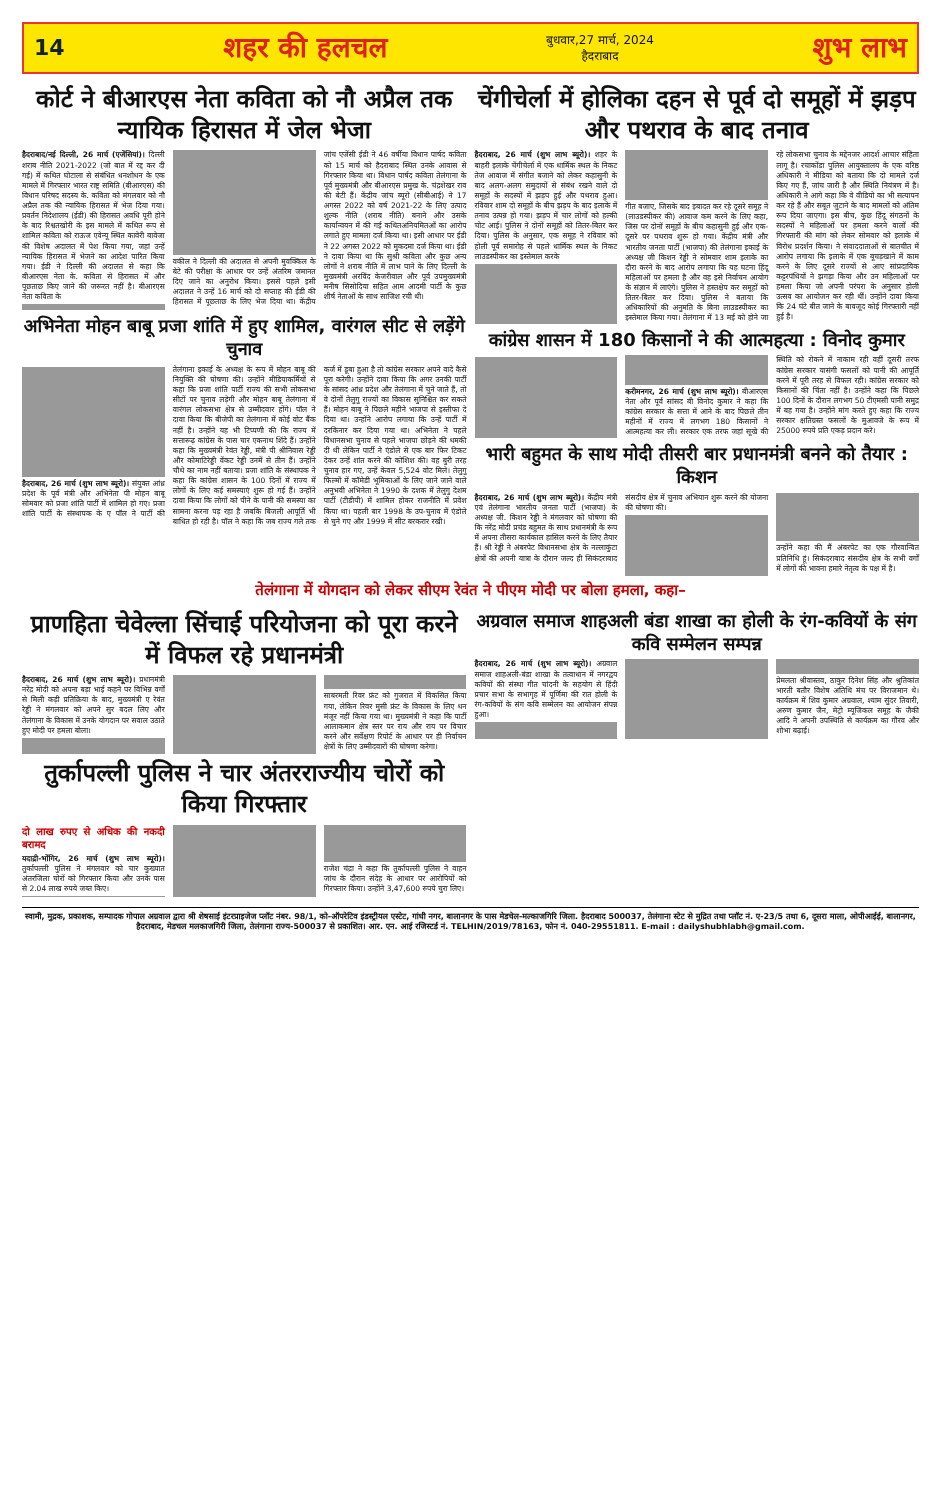14 शहर की हलचल बुधवार,27 मार्च, 2024
हैदराबाद शुभ लाभ
कोर्ट ने बीआरएस नेता कविता को नौ अप्रैल तक न्यायिक हिरासत में जेल भेजा
हैदराबाद/नई दिल्ली, 26 मार्च (एजेंसियां)। दिल्ली शराब नीति 2021-2022 (जो बात में रद्द कर दी गई) में कथित घोटाला से संबंधित धनशोधन के एक मामले में गिरफ्तार भारत राष्ट्र समिति (बीआरएस) की विधान परिषद सदस्य के. कविता को मंगलवार को नौ अप्रैल तक की न्यायिक हिरासत में भेज दिया गया। प्रवर्तन निदेशालय (ईडी) की हिरासत अवधि पूरी होने के बाद रिश्वतखोरी के इस मामले में कथित रूप से शामिल कविता को राऊज एवेन्यू स्थित कावेरी बावेजा की विशेष अदालत में पेश किया गया, जहां उन्हें न्यायिक हिरासत में भेजने का आदेश पारित किया गया। ईडी ने दिल्ली की अदालत से कहा कि बीआरएस नेता के. कविता से हिरासत में और पूछताछ किए जाने की जरूरत नहीं है। बीआरएस नेता कविता के
वकील ने दिल्ली की अदालत से अपनी मुवक्किल के बेटे की परीक्षा के आधार पर उन्हें अंतरिम जमानत दिए जाने का अनुरोध किया। इससे पहले इसी अदालत ने उन्हें 16 मार्च को दो सप्ताह की ईडी की हिरासत में पूछताछ के लिए भेज दिया था। केंद्रीय जांच एजेंसी ईडी ने 46 वर्षीया विधान पार्षद कविता को 15 मार्च को हैदराबाद स्थित उनके आवास से गिरफ्तार किया था। विधान पार्षद कविता तेलंगाना के पूर्व मुख्यमंत्री और बीआरएस प्रमुख के. चंद्रशेखर राव की बेटी हैं। केंद्रीय जांच ब्यूरो (सीबीआई) ने 17 अगस्त 2022 को वर्ष 2021-22 के लिए उत्पाद शुल्क नीति (शराब नीति) बनाने और उसके कार्यान्वयन में की गई कथितअनियमितओं का आरोप लगाते हुए मामला दर्ज किया था। इसी आधार पर ईडी ने 22 अगस्त 2022 को मुकदमा दर्ज किया था। ईडी ने दावा किया था कि सुश्री कविता और कुछ अन्य लोगों ने शराब नीति में लाभ पाने के लिए दिल्ली के मुख्यमंत्री अरविंद केजरीवाल और पूर्व उपमुख्यमंत्री मनीष सिसोदिया सहित आम आदमी पार्टी के कुछ शीर्ष नेताओं के साथ साजिश रची थी।
अभिनेता मोहन बाबू प्रजा शांति में हुए शामिल, वारंगल सीट से लड़ेंगे चुनाव
हैदराबाद, 26 मार्च (शुभ लाभ ब्यूरो)। संयुक्त आंध्र प्रदेश के पूर्व मंत्री और अभिनेता पी मोहन बाबू सोमवार को प्रजा शांति पार्टी में शामिल हो गए। प्रजा शांति पार्टी के संस्थापक के ए पॉल ने पार्टी की तेलंगाना इकाई के अध्यक्ष के रूप में मोहन बाबू की नियुक्ति की घोषणा की। उन्होंने मीडियाकर्मियों से कहा कि प्रजा शांति पार्टी राज्य की सभी लोकसभा सीटों पर चुनाव लड़ेगी और मोहन बाबू तेलंगाना में वारंगल लोकसभा क्षेत्र से उम्मीदवार होंगे। पॉल ने दावा किया कि बीजेपी का तेलंगाना में कोई वोट बैंक नहीं है। उन्होंने यह भी टिप्पणी की कि राज्य में सत्तारूढ़ कांग्रेस के पास चार एकनाथ शिंदे हैं। उन्होंने कहा कि मुख्यमंत्री रेवंत रेड्डी, मंत्री पी श्रीनिवास रेड्डी और कोमाटिरेड्डी वेंकट रेड्डी उनमें से तीन हैं। उन्होंने चौथे का नाम नहीं बताया। प्रजा शांति के संस्थापक ने कहा कि कांग्रेस शासन के 100 दिनों में राज्य में लोगों के लिए कई समस्याएं शुरू हो गई हैं। उन्होंने दावा किया कि लोगों को पीने के पानी की समस्या का सामना करना पड़ रहा है जबकि बिजली आपूर्ति भी बाधित हो रही है। पॉल ने कहा कि जब राज्य गले तक कर्ज में डूबा हुआ है तो कांग्रेस सरकार अपने वादे कैसे पूरा करेगी। उन्होंने दावा किया कि अगर उनकी पार्टी के सांसद आंध्र प्रदेश और तेलंगाना में चुने जाते हैं, तो वे दोनों तेलुगु राज्यों का विकास सुनिश्चित कर सकते हैं। मोहन बाबू ने पिछले महीने भाजपा से इस्तीफा दे दिया था। उन्होंने आरोप लगाया कि उन्हें पार्टी में दरकिनार कर दिया गया था। अभिनेता ने पहले विधानसभा चुनाव से पहले भाजपा छोड़ने की धमकी दी थी लेकिन पार्टी ने एंडोले से एक बार फिर टिकट देकर उन्हें शांत करने की कोशिश की। वह बुरी तरह चुनाव हार गए, उन्हें केवल 5,524 वोट मिले। तेलुगु फिल्मों में कॉमेडी भूमिकाओं के लिए जाने जाने वाले अनुभवी अभिनेता ने 1990 के दशक में तेलुगु देशम पार्टी (टीडीपी) में शामिल होकर राजनीति में प्रवेश किया था। पहली बार 1998 के उप-चुनाव में एंडोले से चुने गए और 1999 में सीट बरकरार रखी।
चेंगीचेर्ला में होलिका दहन से पूर्व दो समूहों में झड़प और पथराव के बाद तनाव
हैदराबाद, 26 मार्च (शुभ लाभ ब्यूरो)। शहर के बाहरी इलाके चेंगीचेर्ला में एक धार्मिक स्थल के निकट तेज आवाज में संगीत बजाने को लेकर कहासुनी के बाद अलग-अलग समुदायों से संबंध रखने वाले दो समूहों के सदस्यों में झड़प हुई और पथराव हुआ। रविवार शाम दो समूहों के बीच झड़प के बाद इलाके में तनाव उत्पन्न हो गया। झड़प में चार लोगों को हल्की चोट आई। पुलिस ने दोनों समूहों को तितर-बितर कर दिया। पुलिस के अनुसार, एक समूह ने रविवार को होली पूर्व समारोह से पहले धार्मिक स्थल के निकट लाउडस्पीकर का इस्तेमाल करके
गीत बजाए, जिसके बाद इबादत कर रहे दूसरे समूह ने (लाउडस्पीकर की) आवाज कम करने के लिए कहा, जिस पर दोनों समूहों के बीच कहासुनी हुई और एक-दूसरे पर पथराव शुरू हो गया। केंद्रीय मंत्री और भारतीय जनता पार्टी (भाजपा) की तेलंगाना इकाई के अध्यक्ष जी किशन रेड्डी ने सोमवार शाम इलाके का दौरा करने के बाद आरोप लगाया कि यह घटना हिंदू महिलाओं पर हमला है और वह इसे निर्वाचन आयोग के संज्ञान में लाएंगे। पुलिस ने हस्तक्षेप कर समूहों को तितर-बितर कर दिया। पुलिस ने बताया कि अधिकारियों की अनुमति के बिना लाउडस्पीकर का इस्तेमाल किया गया। तेलंगाना में 13 मई को होने जा रहे लोकसभा चुनाव के मद्देनजर आदर्श आचार संहिता लागू है। रचाकोंडा पुलिस आयुक्तालय के एक वरिष्ठ अधिकारी ने मीडिया को बताया कि दो मामले दर्ज किए गए हैं, जांच जारी है और स्थिति नियंत्रण में है। अधिकारी ने आगे कहा कि वे वीडियो का भी सत्यापन कर रहे हैं और सबूत जुटाने के बाद मामलों को अंतिम रूप दिया जाएगा। इस बीच, कुछ हिंदू संगठनों के सदस्यों ने महिलाओं पर हमला करने वालों की गिरफ्तारी की मांग को लेकर सोमवार को इलाके में विरोध प्रदर्शन किया। ने संवाददाताओं से बातचीत में आरोप लगाया कि इलाके में एक बूचड़खाने में काम करने के लिए दूसरे राज्यों से आए सांप्रदायिक कट्टरपंथियों ने झगड़ा किया और उन महिलाओं पर हमला किया जो अपनी परंपरा के अनुसार होली उत्सव का आयोजन कर रही थीं। उन्होंने दावा किया कि 24 घंटे बीत जाने के बावजूद कोई गिरफ्तारी नहीं हुई है।
कांग्रेस शासन में 180 किसानों ने की आत्महत्या : विनोद कुमार
करीमनगर, 26 मार्च (शुभ लाभ ब्यूरो)। बीआरएस नेता और पूर्व सांसद बी विनोद कुमार ने कहा कि कांग्रेस सरकार के सत्ता में आने के बाद पिछले तीन महीनों में राज्य में लगभग 180 किसानों ने आत्महत्या कर ली। सरकार एक तरफ जहां सूखे की स्थिति को रोकने में नाकाम रही वहीं दूसरी तरफ कांग्रेस सरकार यासंगी फसलों को पानी की आपूर्ति करने में पूरी तरह से विफल रही। कांग्रेस सरकार को किसानों की चिंता नहीं है। उन्होंने कहा कि पिछले 100 दिनों के दौरान लगभग 50 टीएमसी पानी समुद्र में बह गया है। उन्होंने मांग करते हुए कहा कि राज्य सरकार क्षतिग्रस्त फसलों के मुआवजे के रूप में 25000 रुपये प्रति एकड़ प्रदान करे।
भारी बहुमत के साथ मोदी तीसरी बार प्रधानमंत्री बनने को तैयार : किशन
हैदराबाद, 26 मार्च (शुभ लाभ ब्यूरो)। केंद्रीय मंत्री एवं तेलंगाना भारतीय जनता पार्टी (भाजपा) के अध्यक्ष जी. किशन रेड्डी ने मंगलवार को घोषणा की कि नरेंद्र मोदी प्रचंड बहुमत के साथ प्रधानमंत्री के रूप में अपना तीसरा कार्यकाल हासिल करने के लिए तैयार हैं। श्री रेड्डी ने अंबरपेट विधानसभा क्षेत्र के नल्लाकुंटा क्षेत्रों की अपनी यात्रा के दौरान जल्द ही सिकंदराबाद संसदीय क्षेत्र में चुनाव अभियान शुरू करने की योजना की घोषणा की।
उन्होंने कहा की मैं अंबरपेट का एक गौरवान्वित प्रतिनिधि हूं। सिकंदराबाद संसदीय क्षेत्र के सभी वर्गों में लोगों की भावना हमारे नेतृत्व के पक्ष में है।
तेलंगाना में योगदान को लेकर सीएम रेवंत ने पीएम मोदी पर बोला हमला, कहा–
प्राणहिता चेवेल्ला सिंचाई परियोजना को पूरा करने में विफल रहे प्रधानमंत्री
हैदराबाद, 26 मार्च (शुभ लाभ ब्यूरो)। प्रधानमंत्री नरेंद्र मोदी को अपना बड़ा भाई कहने पर विभिन्न वर्गों से मिली कड़ी प्रतिक्रिया के बाद, मुख्यमंत्री ए रेवंत रेड्डी ने मंगलवार को अपने सुर बदल लिए और तेलंगाना के विकास में उनके योगदान पर सवाल उठाते हुए मोदी पर हमला बोला।
साबरमती रिवर फ्रंट को गुजरात में विकसित किया गया, लेकिन रिवर मुसी फ्रंट के विकास के लिए धन मंजूर नहीं किया गया था। मुख्यमंत्री ने कहा कि पार्टी आलाकमान क्षेत्र स्तर पर राय और राय पर विचार करने और सर्वेक्षण रिपोर्ट के आधार पर ही निर्वाचन क्षेत्रों के लिए उम्मीदवारों की घोषणा करेगा।
तुर्कापल्ली पुलिस ने चार अंतरराज्यीय चोरों को किया गिरफ्तार
दो लाख रुपए से अधिक की नकदी बरामद
यदाद्री-भोंगिर, 26 मार्च (शुभ लाभ ब्यूरो)। तुर्कापल्ली पुलिस ने मंगलवार को चार कुख्यात अंतरजिला चोरों को गिरफ्तार किया और उनके पास से 2.04 लाख रुपये जब्त किए।
राजेश चंद्रा ने कहा कि तुर्कापल्ली पुलिस ने वाहन जांच के दौरान संदेह के आधार पर आरोपियों को गिरफ्तार किया। उन्होंने 3,47,600 रुपये चुरा लिए।
अग्रवाल समाज शाहअली बंडा शाखा का होली के रंग-कवियों के संग कवि सम्मेलन सम्पन्न
हैदराबाद, 26 मार्च (शुभ लाभ ब्यूरो)। अग्रवाल समाज शाहअली-बंडा शाखा के तत्वाधान में नगरद्वय कवियों की संस्था गीत चांदनी के सहयोग से हिंदी प्रचार सभा के सभागृह में पूर्णिमा की रात होली के रंग-कवियों के संग कवि सम्मेलन का आयोजन संपन्न हुआ।
प्रेमलता श्रीवास्तव, ठाकुर दिनेश सिंह और श्रुतिकांत भारती बतौर विशेष अतिथि मंच पर विराजमान थे। कार्यक्रम में शिव कुमार अग्रवाल, श्याम सुंदर तिवारी, अरुण कुमार जैन, मेट्रो म्यूजिकल समूह के जैकी आदि ने अपनी उपस्थिति से कार्यक्रम का गौरव और शोभा बढ़ाई।
स्वामी, मुद्रक, प्रकाशक, सम्पादक गोपाल अग्रवाल द्वारा श्री शेषसाई इंटरप्राइजेज प्लॉट नंबर. 98/1, को-ऑपरेटिव इंडस्ट्रीयल एस्टेट, गांधी नगर, बालानगर के पास मेडचेल-मल्काजगिरि जिला. हैदराबाद 500037, तेलंगाना स्टेट से मुद्रित तथा प्लॉट नं. ए-23/5 तथा 6, दूसरा माला, ओपीआईई, बालानगर, हैदराबाद, मेडचल मलकाजगिरी जिला, तेलंगाना राज्य-500037 से प्रकाशित। आर. एन. आई रजिस्टर्ड नं. TELHIN/2019/78163, फोन नं. 040-29551811. E-mail : dailyshubhlabh@gmail.com.